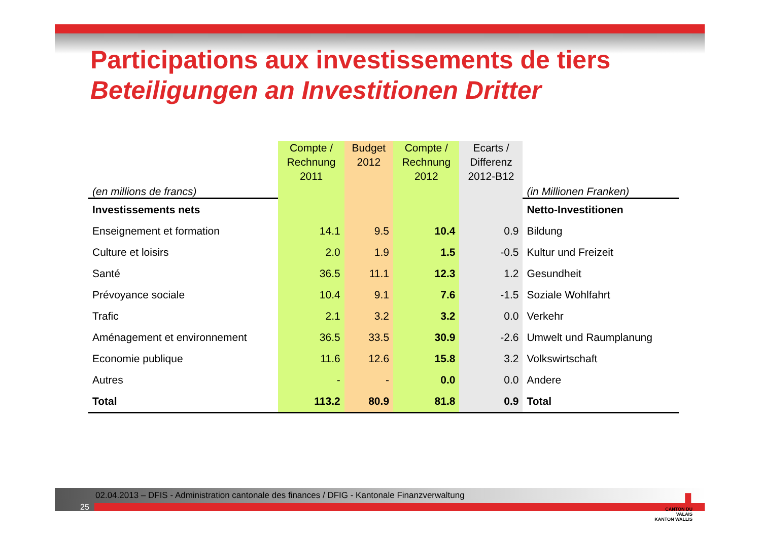Participations aux investissements de tiers
Beteiligungen an Investitionen Dritter
| (en millions de francs) | Compte / Rechnung 2011 | Budget 2012 | Compte / Rechnung 2012 | Ecarts / Differenz 2012-B12 | (in Millionen Franken) |
| Investissements nets | | | | | Netto-Investitionen |
| Enseignement et formation | 14.1 | 9.5 | 10.4 | 0.9 | Bildung |
| Culture et loisirs | 2.0 | 1.9 | 1.5 | -0.5 | Kultur und Freizeit |
| Santé | 36.5 | 11.1 | 12.3 | 1.2 | Gesundheit |
| Prévoyance sociale | 10.4 | 9.1 | 7.6 | -1.5 | Soziale Wohlfahrt |
| Trafic | 2.1 | 3.2 | 3.2 | 0.0 | Verkehr |
| Aménagement et environnement | 36.5 | 33.5 | 30.9 | -2.6 | Umwelt und Raumplanung |
| Economie publique | 11.6 | 12.6 | 15.8 | 3.2 | Volkswirtschaft |
| Autres | - | - | 0.0 | 0.0 | Andere |
| Total | 113.2 | 80.9 | 81.8 | 0.9 | Total |
02.04.2013 – DFIS - Administration cantonale des finances / DFIG - Kantonale Finanzverwaltung
25
▮
CANTON DU VALAIS
KANTON WALLIS